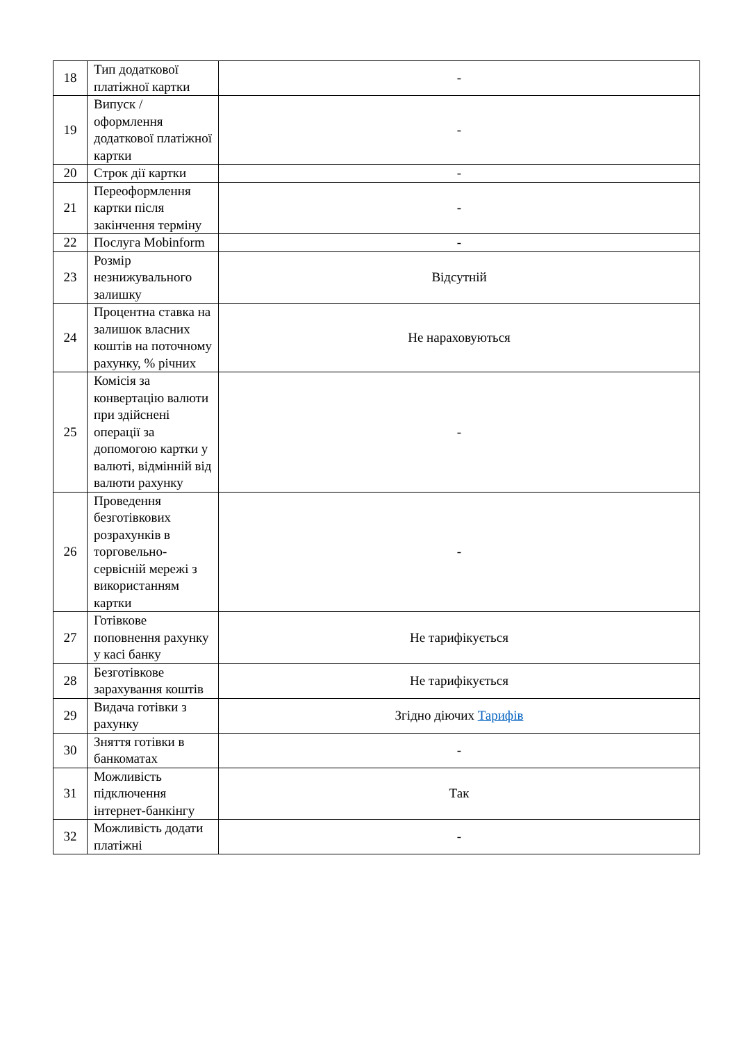| 18 | Тип додаткової платіжної картки | - |
| 19 | Випуск / оформлення додаткової платіжної картки | - |
| 20 | Строк дії картки | - |
| 21 | Переоформлення картки після закінчення терміну | - |
| 22 | Послуга Mobinform | - |
| 23 | Розмір незнижувального залишку | Відсутній |
| 24 | Процентна ставка на залишок власних коштів на поточному рахунку, % річних | Не нараховуються |
| 25 | Комісія за конвертацію валюти при здійснені операції за допомогою картки у валюті, відмінній від валюти рахунку | - |
| 26 | Проведення безготівкових розрахунків в торговельно-сервісній мережі з використанням картки | - |
| 27 | Готівкове поповнення рахунку у касі банку | Не тарифікується |
| 28 | Безготівкове зарахування коштів | Не тарифікується |
| 29 | Видача готівки з рахунку | Згідно діючих Тарифів |
| 30 | Зняття готівки в банкоматах | - |
| 31 | Можливість підключення інтернет-банкінгу | Так |
| 32 | Можливість додати платіжні | - |